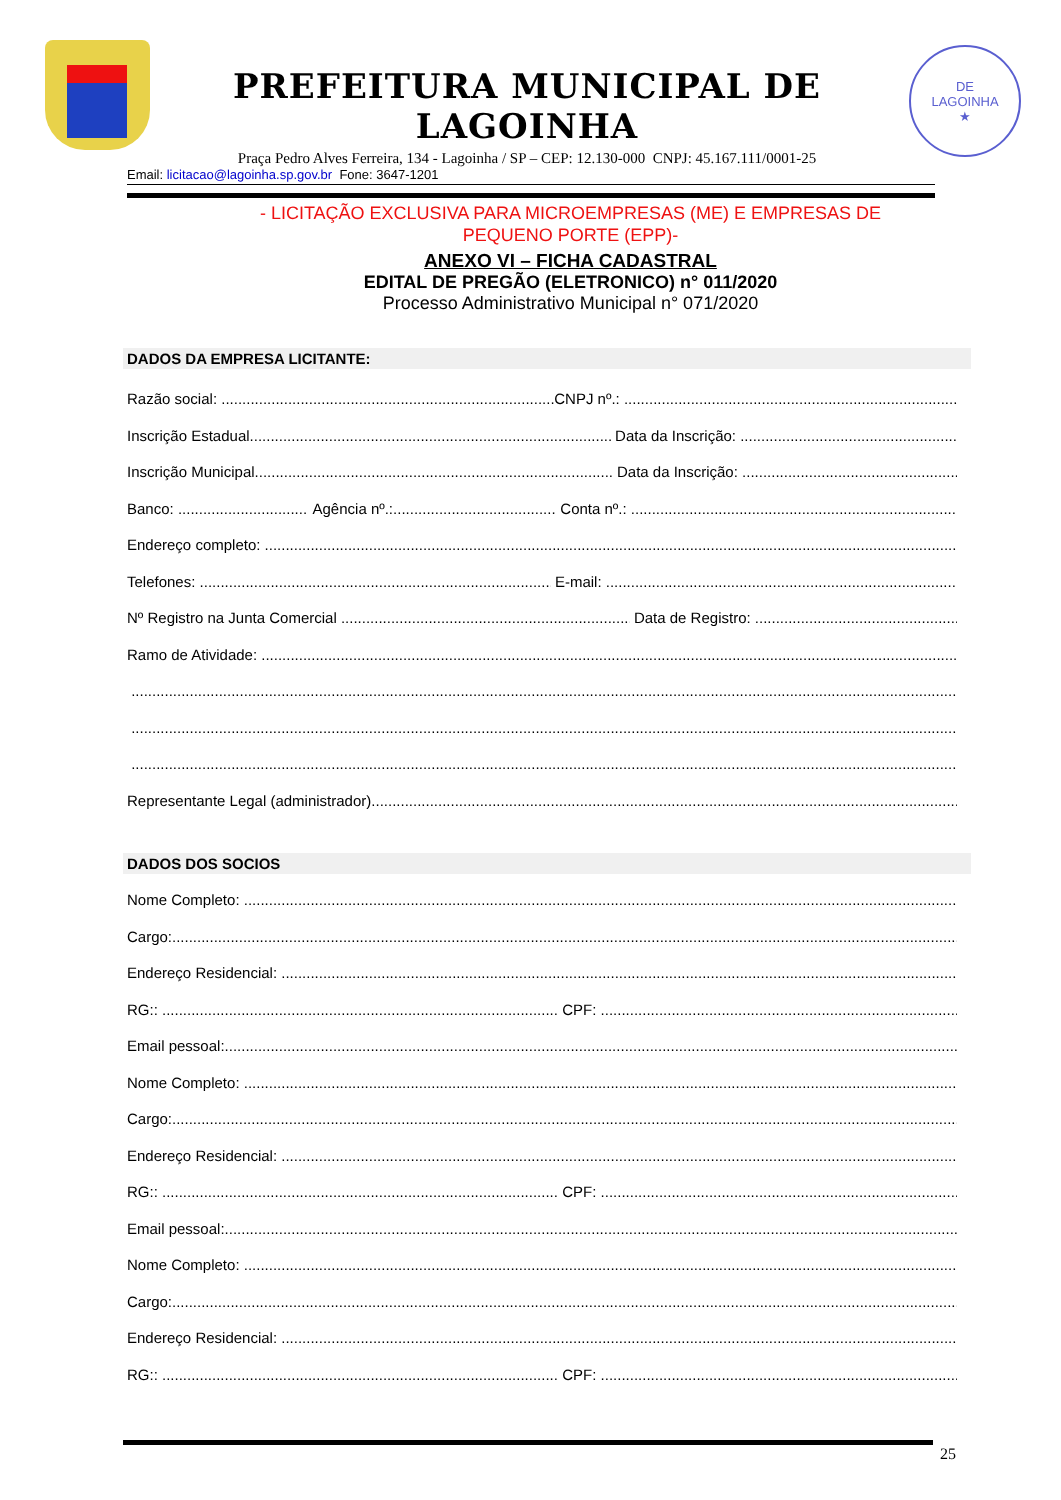PREFEITURA MUNICIPAL DE LAGOINHA
Praça Pedro Alves Ferreira, 134 - Lagoinha / SP – CEP: 12.130-000 CNPJ: 45.167.111/0001-25
DE
LAGOINHA
★
Email: licitacao@lagoinha.sp.gov.br Fone: 3647-1201
- LICITAÇÃO EXCLUSIVA PARA MICROEMPRESAS (ME) E EMPRESAS DE
PEQUENO PORTE (EPP)-
ANEXO VI – FICHA CADASTRAL
EDITAL DE PREGÃO (ELETRONICO) n° 011/2020
Processo Administrativo Municipal n° 071/2020
DADOS DA EMPRESA LICITANTE:
Razão social: CNPJ nº.:
Inscrição Estadual Data da Inscrição:
Inscrição Municipal Data da Inscrição:
Banco: Agência nº.: Conta nº.:
Endereço completo:
Telefones: E-mail:
Nº Registro na Junta Comercial Data de Registro:
Ramo de Atividade:
Representante Legal (administrador)
DADOS DOS SOCIOS
Nome Completo:
Cargo:
Endereço Residencial:
RG:: CPF:
Email pessoal:
Nome Completo:
Cargo:
Endereço Residencial:
RG:: CPF:
Email pessoal:
Nome Completo:
Cargo:
Endereço Residencial:
RG:: CPF:
25